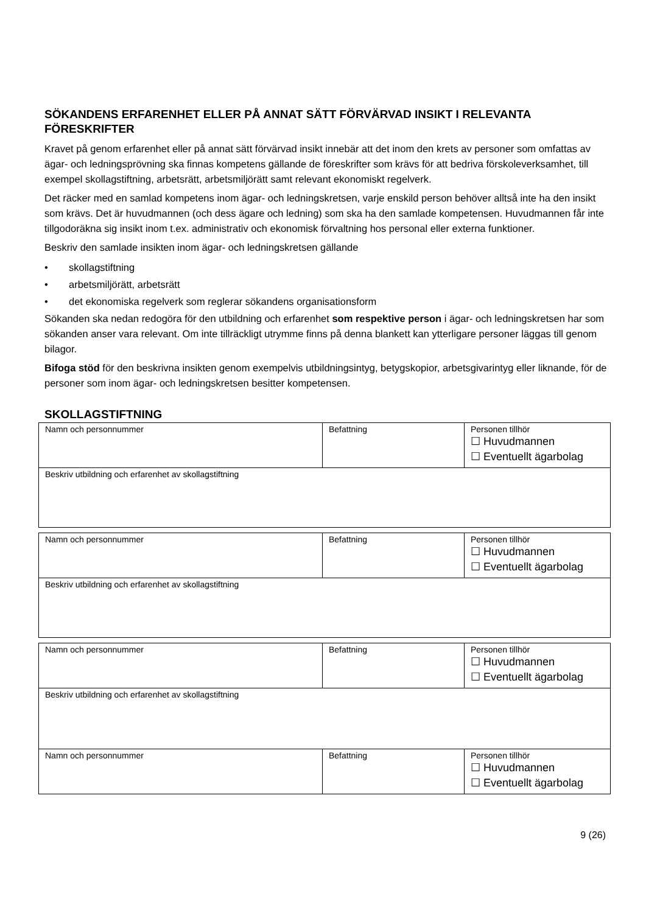SÖKANDENS ERFARENHET ELLER PÅ ANNAT SÄTT FÖRVÄRVAD INSIKT I RELEVANTA FÖRESKRIFTER
Kravet på genom erfarenhet eller på annat sätt förvärvad insikt innebär att det inom den krets av personer som omfattas av ägar- och ledningsprövning ska finnas kompetens gällande de föreskrifter som krävs för att bedriva förskoleverksamhet, till exempel skollagstiftning, arbetsrätt, arbetsmiljörätt samt relevant ekonomiskt regelverk.
Det räcker med en samlad kompetens inom ägar- och ledningskretsen, varje enskild person behöver alltså inte ha den insikt som krävs. Det är huvudmannen (och dess ägare och ledning) som ska ha den samlade kompetensen. Huvudmannen får inte tillgodoräkna sig insikt inom t.ex. administrativ och ekonomisk förvaltning hos personal eller externa funktioner.
Beskriv den samlade insikten inom ägar- och ledningskretsen gällande
• skollagstiftning
• arbetsmiljörätt, arbetsrätt
• det ekonomiska regelverk som reglerar sökandens organisationsform
Sökanden ska nedan redogöra för den utbildning och erfarenhet som respektive person i ägar- och ledningskretsen har som sökanden anser vara relevant. Om inte tillräckligt utrymme finns på denna blankett kan ytterligare personer läggas till genom bilagor.
Bifoga stöd för den beskrivna insikten genom exempelvis utbildningsintyg, betygskopior, arbetsgivarintyg eller liknande, för de personer som inom ägar- och ledningskretsen besitter kompetensen.
SKOLLAGSTIFTNING
| Namn och personnummer | Befattning | Personen tillhör ☐ Huvudmannen ☐ Eventuellt ägarbolag |
| Beskriv utbildning och erfarenhet av skollagstiftning | | |
| Namn och personnummer | Befattning | Personen tillhör ☐ Huvudmannen ☐ Eventuellt ägarbolag |
| Beskriv utbildning och erfarenhet av skollagstiftning | | |
| Namn och personnummer | Befattning | Personen tillhör ☐ Huvudmannen ☐ Eventuellt ägarbolag |
| Beskriv utbildning och erfarenhet av skollagstiftning | | |
| Namn och personnummer | Befattning | Personen tillhör ☐ Huvudmannen ☐ Eventuellt ägarbolag |
9 (26)